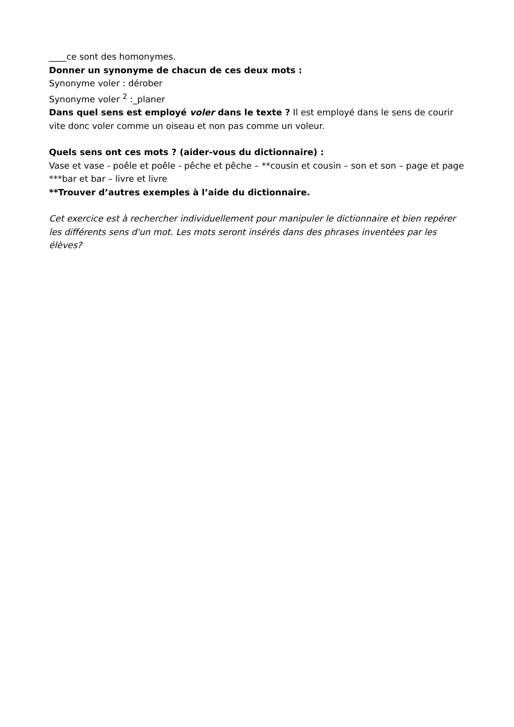____ce sont des homonymes.
Donner un synonyme de chacun de ces deux mots :
Synonyme voler : dérober
Synonyme voler <sup>2</sup> :_planer
Dans quel sens est employé voler dans le texte ? Il est employé dans le sens de courir vite donc voler comme un oiseau et non pas comme un voleur.
Quels sens ont ces mots ? (aider-vous du dictionnaire) :
Vase et vase - poêle et poêle - pêche et pêche – **cousin et cousin – son et son – page et page ***bar et bar – livre et livre
**Trouver d’autres exemples à l’aide du dictionnaire.
Cet exercice est à rechercher individuellement pour manipuler le dictionnaire et bien repérer les différents sens d'un mot. Les mots seront insérés dans des phrases inventées par les élèves?